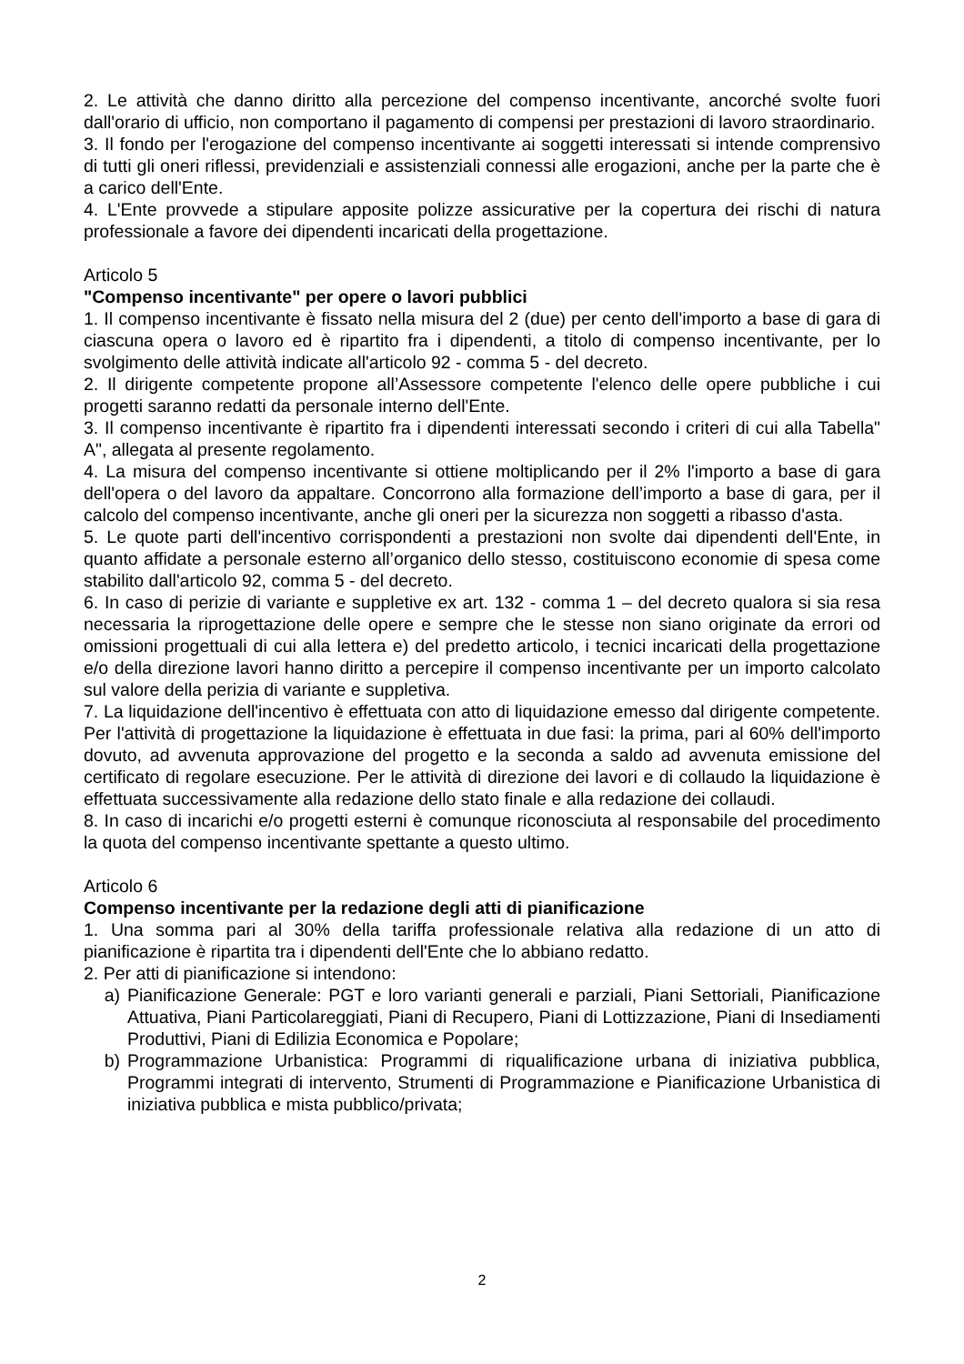2. Le attività che danno diritto alla percezione del compenso incentivante, ancorché svolte fuori dall'orario di ufficio, non comportano il pagamento di compensi per prestazioni di lavoro straordinario.
3. Il fondo per l'erogazione del compenso incentivante ai soggetti interessati si intende comprensivo di tutti gli oneri riflessi, previdenziali e assistenziali connessi alle erogazioni, anche per la parte che è a carico dell'Ente.
4. L'Ente provvede a stipulare apposite polizze assicurative per la copertura dei rischi di natura professionale a favore dei dipendenti incaricati della progettazione.
Articolo 5
"Compenso incentivante" per opere o lavori pubblici
1. Il compenso incentivante è fissato nella misura del 2 (due) per cento dell'importo a base di gara di ciascuna opera o lavoro ed è ripartito fra i dipendenti, a titolo di compenso incentivante, per lo svolgimento delle attività indicate all'articolo 92 - comma 5 - del decreto.
2. Il dirigente competente propone all’Assessore competente l'elenco delle opere pubbliche i cui progetti saranno redatti da personale interno dell'Ente.
3. Il compenso incentivante è ripartito fra i dipendenti interessati secondo i criteri di cui alla Tabella" A", allegata al presente regolamento.
4. La misura del compenso incentivante si ottiene moltiplicando per il 2% l'importo a base di gara dell'opera o del lavoro da appaltare. Concorrono alla formazione dell’importo a base di gara, per il calcolo del compenso incentivante, anche gli oneri per la sicurezza non soggetti a ribasso d'asta.
5. Le quote parti dell'incentivo corrispondenti a prestazioni non svolte dai dipendenti dell'Ente, in quanto affidate a personale esterno all’organico dello stesso, costituiscono economie di spesa come stabilito dall'articolo 92, comma 5 - del decreto.
6. In caso di perizie di variante e suppletive ex art. 132 - comma 1 – del decreto qualora si sia resa necessaria la riprogettazione delle opere e sempre che le stesse non siano originate da errori od omissioni progettuali di cui alla lettera e) del predetto articolo, i tecnici incaricati della progettazione e/o della direzione lavori hanno diritto a percepire il compenso incentivante per un importo calcolato sul valore della perizia di variante e suppletiva.
7. La liquidazione dell'incentivo è effettuata con atto di liquidazione emesso dal dirigente competente. Per l'attività di progettazione la liquidazione è effettuata in due fasi: la prima, pari al 60% dell'importo dovuto, ad avvenuta approvazione del progetto e la seconda a saldo ad avvenuta emissione del certificato di regolare esecuzione. Per le attività di direzione dei lavori e di collaudo la liquidazione è effettuata successivamente alla redazione dello stato finale e alla redazione dei collaudi.
8. In caso di incarichi e/o progetti esterni è comunque riconosciuta al responsabile del procedimento la quota del compenso incentivante spettante a questo ultimo.
Articolo 6
Compenso incentivante per la redazione degli atti di pianificazione
1. Una somma pari al 30% della tariffa professionale relativa alla redazione di un atto di pianificazione è ripartita tra i dipendenti dell'Ente che lo abbiano redatto.
2. Per atti di pianificazione si intendono:
a) Pianificazione Generale: PGT e loro varianti generali e parziali, Piani Settoriali, Pianificazione Attuativa, Piani Particolareggiati, Piani di Recupero, Piani di Lottizzazione, Piani di Insediamenti Produttivi, Piani di Edilizia Economica e Popolare;
b) Programmazione Urbanistica: Programmi di riqualificazione urbana di iniziativa pubblica, Programmi integrati di intervento, Strumenti di Programmazione e Pianificazione Urbanistica di iniziativa pubblica e mista pubblico/privata;
2